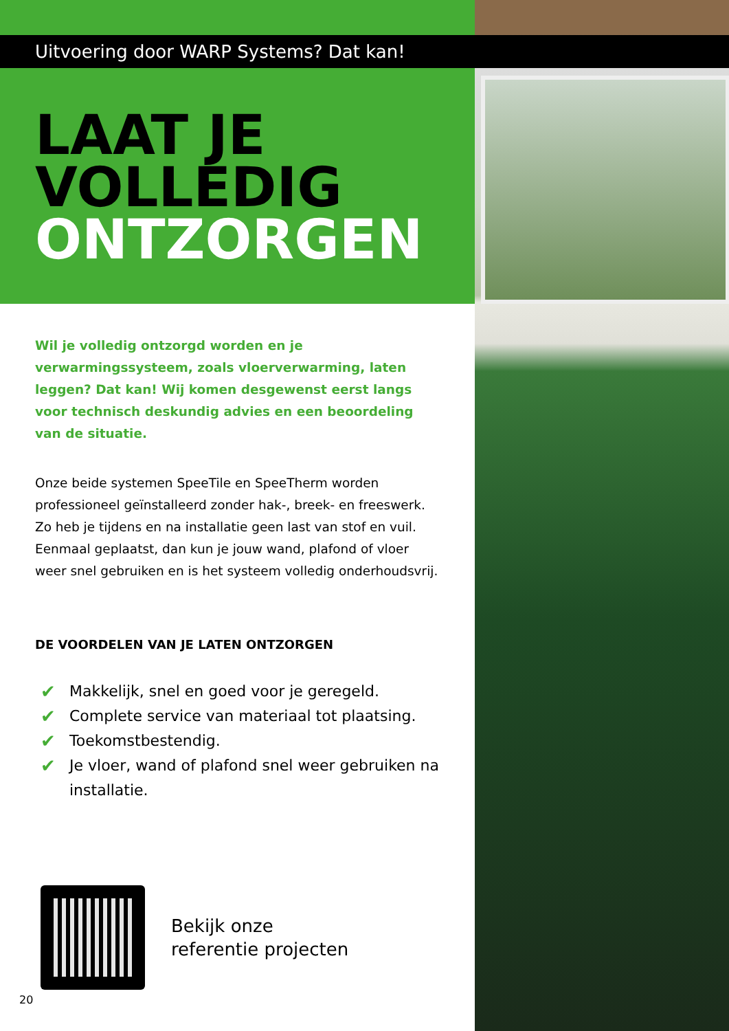Uitvoering door WARP Systems? Dat kan!
LAAT JE
VOLLEDIG
ONTZORGEN
Wil je volledig ontzorgd worden en je verwarmingssysteem, zoals vloerverwarming, laten leggen? Dat kan! Wij komen desgewenst eerst langs voor technisch deskundig advies en een beoordeling van de situatie.
Onze beide systemen SpeeTile en SpeeTherm worden professioneel geïnstalleerd zonder hak-, breek- en freeswerk. Zo heb je tijdens en na installatie geen last van stof en vuil. Eenmaal geplaatst, dan kun je jouw wand, plafond of vloer weer snel gebruiken en is het systeem volledig onderhoudsvrij.
DE VOORDELEN VAN JE LATEN ONTZORGEN
✔ Makkelijk, snel en goed voor je geregeld.
✔ Complete service van materiaal tot plaatsing.
✔ Toekomstbestendig.
✔ Je vloer, wand of plafond snel weer gebruiken na installatie.
Bekijk onze
referentie projecten
20